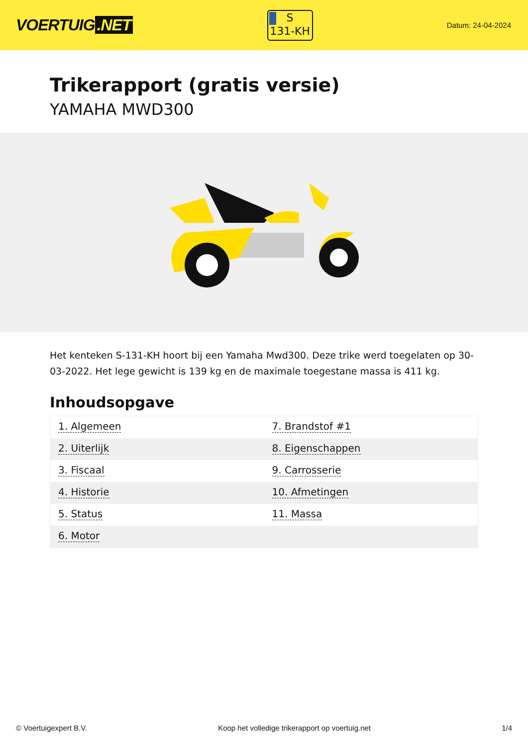VOERTUIG.NET
S
131-KH
Datum: 24-04-2024
Trikerapport (gratis versie)
YAMAHA MWD300
Het kenteken S-131-KH hoort bij een Yamaha Mwd300. Deze trike werd toegelaten op 30-03-2022. Het lege gewicht is 139 kg en de maximale toegestane massa is 411 kg.
Inhoudsopgave
| 1. Algemeen | 7. Brandstof #1 |
| 2. Uiterlijk | 8. Eigenschappen |
| 3. Fiscaal | 9. Carrosserie |
| 4. Historie | 10. Afmetingen |
| 5. Status | 11. Massa |
| 6. Motor | |
© Voertuigexpert B.V. Koop het volledige trikerapport op voertuig.net 1/4